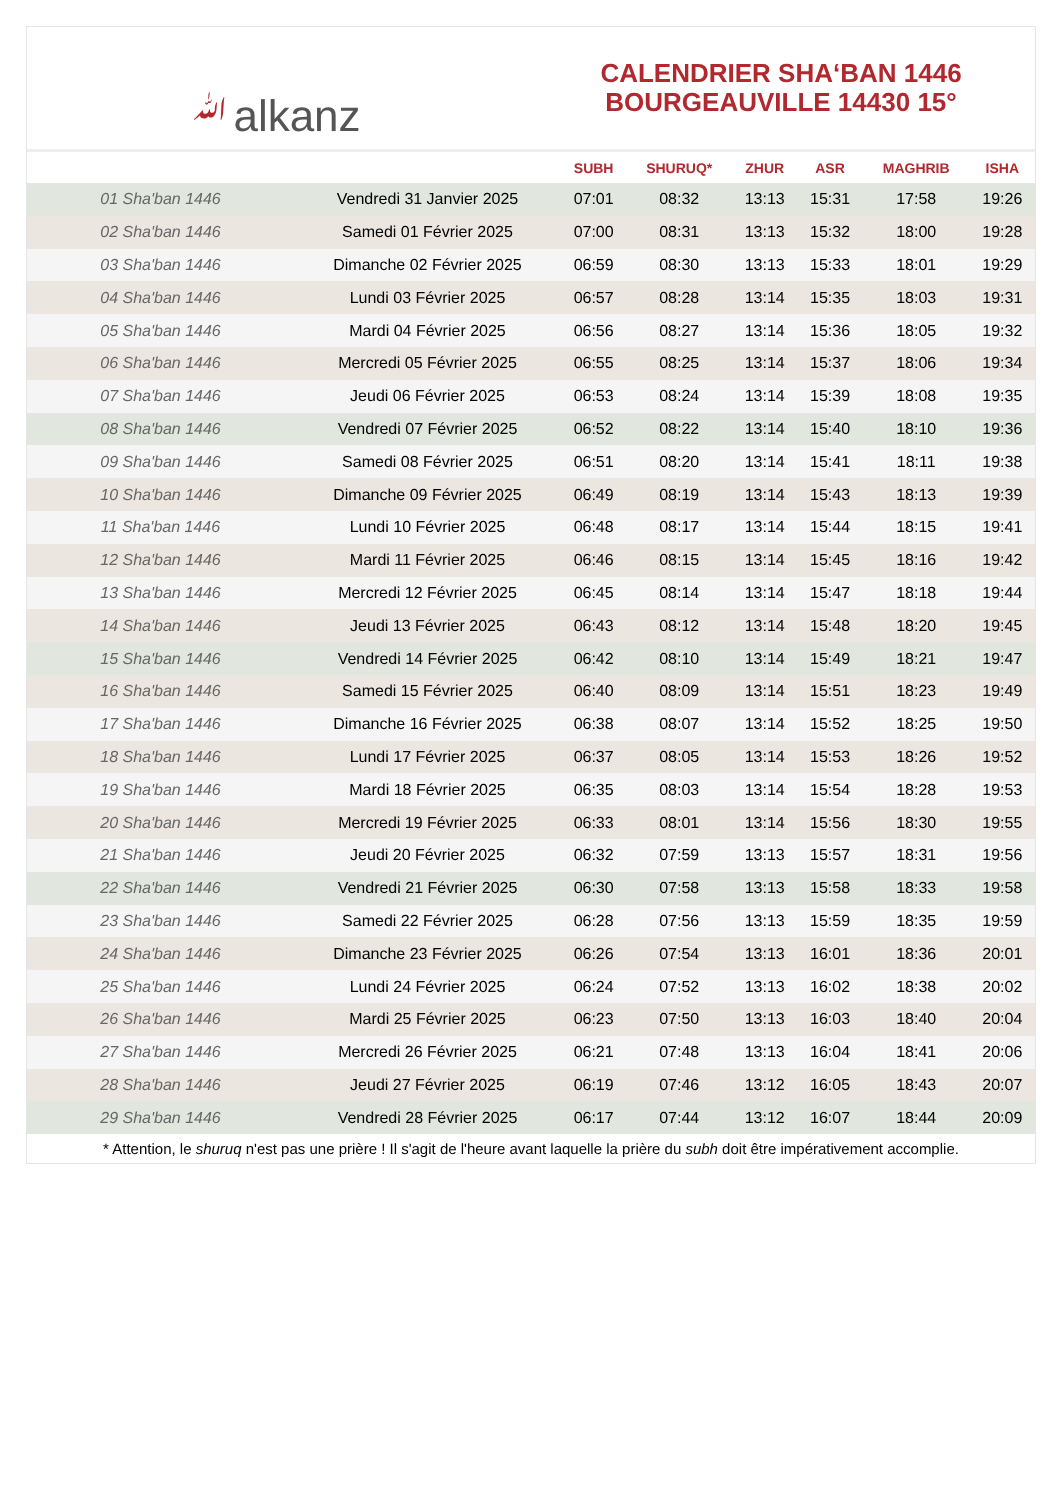ﷲalkanz
CALENDRIER SHA‘BAN 1446
BOURGEAUVILLE 14430 15°
| | | SUBH | SHURUQ* | ZHUR | ASR | MAGHRIB | ISHA |
| --- | --- | --- | --- | --- | --- | --- | --- |
| 01 Sha'ban 1446 | Vendredi 31 Janvier 2025 | 07:01 | 08:32 | 13:13 | 15:31 | 17:58 | 19:26 |
| 02 Sha'ban 1446 | Samedi 01 Février 2025 | 07:00 | 08:31 | 13:13 | 15:32 | 18:00 | 19:28 |
| 03 Sha'ban 1446 | Dimanche 02 Février 2025 | 06:59 | 08:30 | 13:13 | 15:33 | 18:01 | 19:29 |
| 04 Sha'ban 1446 | Lundi 03 Février 2025 | 06:57 | 08:28 | 13:14 | 15:35 | 18:03 | 19:31 |
| 05 Sha'ban 1446 | Mardi 04 Février 2025 | 06:56 | 08:27 | 13:14 | 15:36 | 18:05 | 19:32 |
| 06 Sha'ban 1446 | Mercredi 05 Février 2025 | 06:55 | 08:25 | 13:14 | 15:37 | 18:06 | 19:34 |
| 07 Sha'ban 1446 | Jeudi 06 Février 2025 | 06:53 | 08:24 | 13:14 | 15:39 | 18:08 | 19:35 |
| 08 Sha'ban 1446 | Vendredi 07 Février 2025 | 06:52 | 08:22 | 13:14 | 15:40 | 18:10 | 19:36 |
| 09 Sha'ban 1446 | Samedi 08 Février 2025 | 06:51 | 08:20 | 13:14 | 15:41 | 18:11 | 19:38 |
| 10 Sha'ban 1446 | Dimanche 09 Février 2025 | 06:49 | 08:19 | 13:14 | 15:43 | 18:13 | 19:39 |
| 11 Sha'ban 1446 | Lundi 10 Février 2025 | 06:48 | 08:17 | 13:14 | 15:44 | 18:15 | 19:41 |
| 12 Sha'ban 1446 | Mardi 11 Février 2025 | 06:46 | 08:15 | 13:14 | 15:45 | 18:16 | 19:42 |
| 13 Sha'ban 1446 | Mercredi 12 Février 2025 | 06:45 | 08:14 | 13:14 | 15:47 | 18:18 | 19:44 |
| 14 Sha'ban 1446 | Jeudi 13 Février 2025 | 06:43 | 08:12 | 13:14 | 15:48 | 18:20 | 19:45 |
| 15 Sha'ban 1446 | Vendredi 14 Février 2025 | 06:42 | 08:10 | 13:14 | 15:49 | 18:21 | 19:47 |
| 16 Sha'ban 1446 | Samedi 15 Février 2025 | 06:40 | 08:09 | 13:14 | 15:51 | 18:23 | 19:49 |
| 17 Sha'ban 1446 | Dimanche 16 Février 2025 | 06:38 | 08:07 | 13:14 | 15:52 | 18:25 | 19:50 |
| 18 Sha'ban 1446 | Lundi 17 Février 2025 | 06:37 | 08:05 | 13:14 | 15:53 | 18:26 | 19:52 |
| 19 Sha'ban 1446 | Mardi 18 Février 2025 | 06:35 | 08:03 | 13:14 | 15:54 | 18:28 | 19:53 |
| 20 Sha'ban 1446 | Mercredi 19 Février 2025 | 06:33 | 08:01 | 13:14 | 15:56 | 18:30 | 19:55 |
| 21 Sha'ban 1446 | Jeudi 20 Février 2025 | 06:32 | 07:59 | 13:13 | 15:57 | 18:31 | 19:56 |
| 22 Sha'ban 1446 | Vendredi 21 Février 2025 | 06:30 | 07:58 | 13:13 | 15:58 | 18:33 | 19:58 |
| 23 Sha'ban 1446 | Samedi 22 Février 2025 | 06:28 | 07:56 | 13:13 | 15:59 | 18:35 | 19:59 |
| 24 Sha'ban 1446 | Dimanche 23 Février 2025 | 06:26 | 07:54 | 13:13 | 16:01 | 18:36 | 20:01 |
| 25 Sha'ban 1446 | Lundi 24 Février 2025 | 06:24 | 07:52 | 13:13 | 16:02 | 18:38 | 20:02 |
| 26 Sha'ban 1446 | Mardi 25 Février 2025 | 06:23 | 07:50 | 13:13 | 16:03 | 18:40 | 20:04 |
| 27 Sha'ban 1446 | Mercredi 26 Février 2025 | 06:21 | 07:48 | 13:13 | 16:04 | 18:41 | 20:06 |
| 28 Sha'ban 1446 | Jeudi 27 Février 2025 | 06:19 | 07:46 | 13:12 | 16:05 | 18:43 | 20:07 |
| 29 Sha'ban 1446 | Vendredi 28 Février 2025 | 06:17 | 07:44 | 13:12 | 16:07 | 18:44 | 20:09 |
* Attention, le shuruq n'est pas une prière ! Il s'agit de l'heure avant laquelle la prière du subh doit être impérativement accomplie.